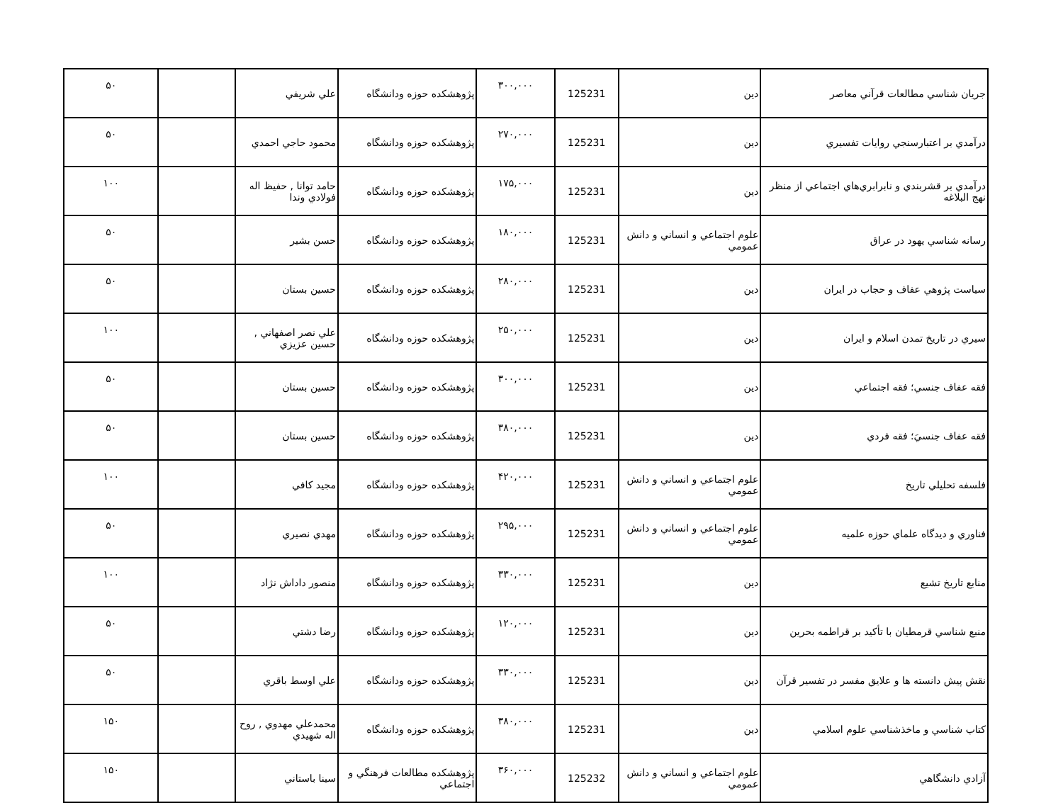| جريان شناسي مطالعات قرآني معاصر | دين | 125231 | ۳۰۰,۰۰۰ | پژوهشکده حوزه ودانشگاه | علي شريفي | | ۵۰ |
| درآمدي بر اعتبارسنجي روايات تفسيري | دين | 125231 | ۲۷۰,۰۰۰ | پژوهشکده حوزه ودانشگاه | محمود حاجي احمدي | | ۵۰ |
| درآمدي بر قشربندي و نابرابري‌هاي اجتماعي از منظر نهج البلاغه | دين | 125231 | ۱۷۵,۰۰۰ | پژوهشکده حوزه ودانشگاه | حامد توانا , حفيظ اله فولادي وندا | | ۱۰۰ |
| رسانه شناسي يهود در عراق | علوم اجتماعي و انساني و دانش عمومي | 125231 | ۱۸۰,۰۰۰ | پژوهشکده حوزه ودانشگاه | حسن بشير | | ۵۰ |
| سياست پژوهي عفاف و حجاب در ايران | دين | 125231 | ۲۸۰,۰۰۰ | پژوهشکده حوزه ودانشگاه | حسين بستان | | ۵۰ |
| سيري در تاريخ تمدن اسلام و ايران | دين | 125231 | ۲۵۰,۰۰۰ | پژوهشکده حوزه ودانشگاه | علي نصر اصفهاني , حسين عزيزي | | ۱۰۰ |
| فقه عفاف جنسي؛ فقه اجتماعي | دين | 125231 | ۳۰۰,۰۰۰ | پژوهشکده حوزه ودانشگاه | حسين بستان | | ۵۰ |
| فقه عفاف جنسيَ؛ فقه فردي | دين | 125231 | ۳۸۰,۰۰۰ | پژوهشکده حوزه ودانشگاه | حسين بستان | | ۵۰ |
| فلسفه تحليلي تاريخ | علوم اجتماعي و انساني و دانش عمومي | 125231 | ۴۲۰,۰۰۰ | پژوهشکده حوزه ودانشگاه | مجيد کافي | | ۱۰۰ |
| فناوري و ديدگاه علماي حوزه علميه | علوم اجتماعي و انساني و دانش عمومي | 125231 | ۲۹۵,۰۰۰ | پژوهشکده حوزه ودانشگاه | مهدي نصيري | | ۵۰ |
| منابع تاريخ تشيع | دين | 125231 | ۳۳۰,۰۰۰ | پژوهشکده حوزه ودانشگاه | منصور داداش نژاد | | ۱۰۰ |
| منبع شناسي قرمطيان با تأكيد بر قراطمه بحرين | دين | 125231 | ۱۲۰,۰۰۰ | پژوهشکده حوزه ودانشگاه | رضا دشتي | | ۵۰ |
| نقش پيش دانسته ها و علايق مفسر در تفسير قرآن | دين | 125231 | ۳۳۰,۰۰۰ | پژوهشکده حوزه ودانشگاه | علي اوسط باقري | | ۵۰ |
| کتاب شناسي و ماخذشناسي علوم اسلامي | دين | 125231 | ۳۸۰,۰۰۰ | پژوهشکده حوزه ودانشگاه | محمدعلي مهدوي , روح اله شهيدي | | ۱۵۰ |
| آزادي دانشگاهي | علوم اجتماعي و انساني و دانش عمومي | 125232 | ۳۶۰,۰۰۰ | پژوهشکده مطالعات فرهنگي و اجتماعي | سينا باستاني | | ۱۵۰ |